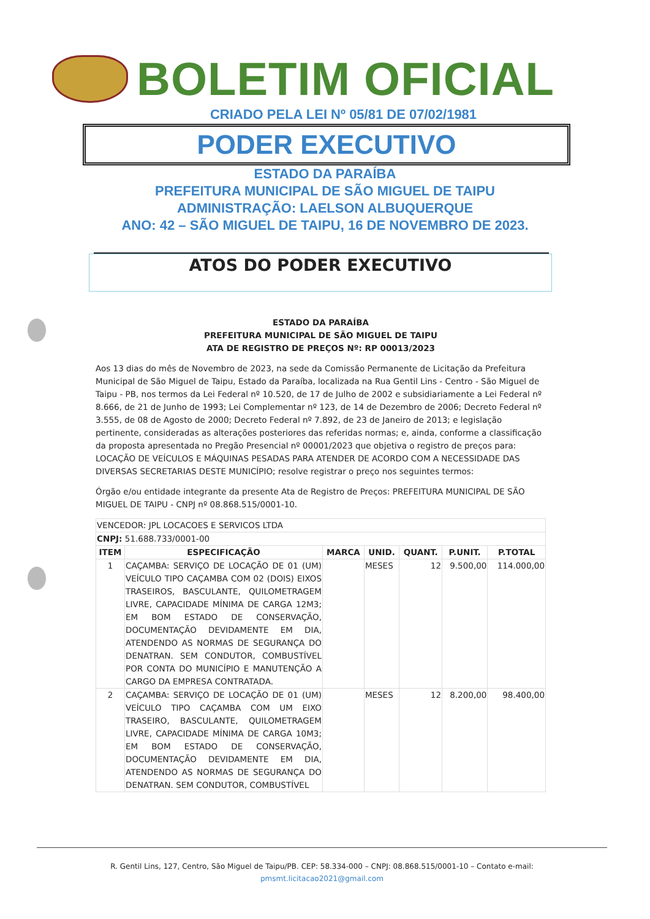BOLETIM OFICIAL
CRIADO PELA LEI Nº 05/81 DE 07/02/1981
PODER EXECUTIVO
ESTADO DA PARAÍBA
PREFEITURA MUNICIPAL DE SÃO MIGUEL DE TAIPU
ADMINISTRAÇÃO: LAELSON ALBUQUERQUE
ANO: 42 – SÃO MIGUEL DE TAIPU, 16 DE NOVEMBRO DE 2023.
ATOS DO PODER EXECUTIVO
ESTADO DA PARAÍBA
PREFEITURA MUNICIPAL DE SÃO MIGUEL DE TAIPU
ATA DE REGISTRO DE PREÇOS Nº: RP 00013/2023
Aos 13 dias do mês de Novembro de 2023, na sede da Comissão Permanente de Licitação da Prefeitura Municipal de São Miguel de Taipu, Estado da Paraíba, localizada na Rua Gentil Lins - Centro - São Miguel de Taipu - PB, nos termos da Lei Federal nº 10.520, de 17 de Julho de 2002 e subsidiariamente a Lei Federal nº 8.666, de 21 de Junho de 1993; Lei Complementar nº 123, de 14 de Dezembro de 2006; Decreto Federal nº 3.555, de 08 de Agosto de 2000; Decreto Federal nº 7.892, de 23 de Janeiro de 2013; e legislação pertinente, consideradas as alterações posteriores das referidas normas; e, ainda, conforme a classificação da proposta apresentada no Pregão Presencial nº 00001/2023 que objetiva o registro de preços para: LOCAÇÃO DE VEÍCULOS E MÁQUINAS PESADAS PARA ATENDER DE ACORDO COM A NECESSIDADE DAS DIVERSAS SECRETARIAS DESTE MUNICÍPIO; resolve registrar o preço nos seguintes termos:
Órgão e/ou entidade integrante da presente Ata de Registro de Preços: PREFEITURA MUNICIPAL DE SÃO MIGUEL DE TAIPU - CNPJ nº 08.868.515/0001-10.
| VENCEDOR: JPL LOCACOES E SERVICOS LTDA | | | | | | |
| CNPJ: 51.688.733/0001-00 | | | | | | |
| ITEM | ESPECIFICAÇÃO | MARCA | UNID. | QUANT. | P.UNIT. | P.TOTAL |
| 1 | CAÇAMBA: SERVIÇO DE LOCAÇÃO DE 01 (UM) VEÍCULO TIPO CAÇAMBA COM 02 (DOIS) EIXOS TRASEIROS, BASCULANTE, QUILOMETRAGEM LIVRE, CAPACIDADE MÍNIMA DE CARGA 12M3; EM BOM ESTADO DE CONSERVAÇÃO, DOCUMENTAÇÃO DEVIDAMENTE EM DIA, ATENDENDO AS NORMAS DE SEGURANÇA DO DENATRAN. SEM CONDUTOR, COMBUSTÍVEL POR CONTA DO MUNICÍPIO E MANUTENÇÃO A CARGO DA EMPRESA CONTRATADA. | | MESES | 12 | 9.500,00 | 114.000,00 |
| 2 | CAÇAMBA: SERVIÇO DE LOCAÇÃO DE 01 (UM) VEÍCULO TIPO CAÇAMBA COM UM EIXO TRASEIRO, BASCULANTE, QUILOMETRAGEM LIVRE, CAPACIDADE MÍNIMA DE CARGA 10M3; EM BOM ESTADO DE CONSERVAÇÃO, DOCUMENTAÇÃO DEVIDAMENTE EM DIA, ATENDENDO AS NORMAS DE SEGURANÇA DO DENATRAN. SEM CONDUTOR, COMBUSTÍVEL | | MESES | 12 | 8.200,00 | 98.400,00 |
R. Gentil Lins, 127, Centro, São Miguel de Taipu/PB. CEP: 58.334-000 – CNPJ: 08.868.515/0001-10 – Contato e-mail:
pmsmt.licitacao2021@gmail.com